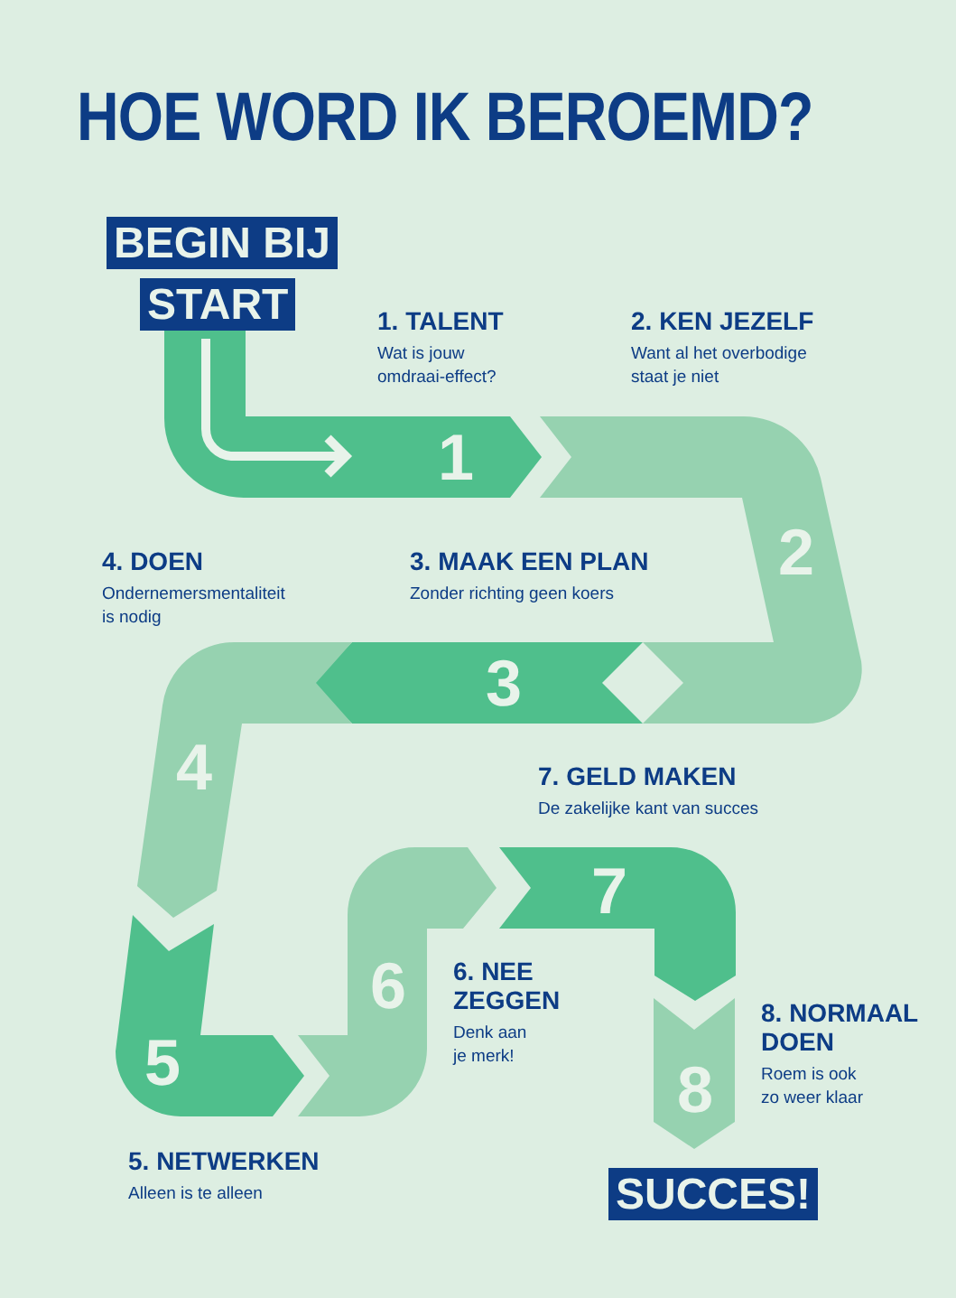HOE WORD IK BEROEMD?
BEGIN BIJ
START
1
2
3
4
5
6
7
8
1. TALENT
Wat is jouw
omdraai-effect?
2. KEN JEZELF
Want al het overbodige
staat je niet
4. DOEN
Ondernemersmentaliteit
is nodig
3. MAAK EEN PLAN
Zonder richting geen koers
7. GELD MAKEN
De zakelijke kant van succes
6. NEE
ZEGGEN
Denk aan
je merk!
8. NORMAAL
DOEN
Roem is ook
zo weer klaar
5. NETWERKEN
Alleen is te alleen
SUCCES!